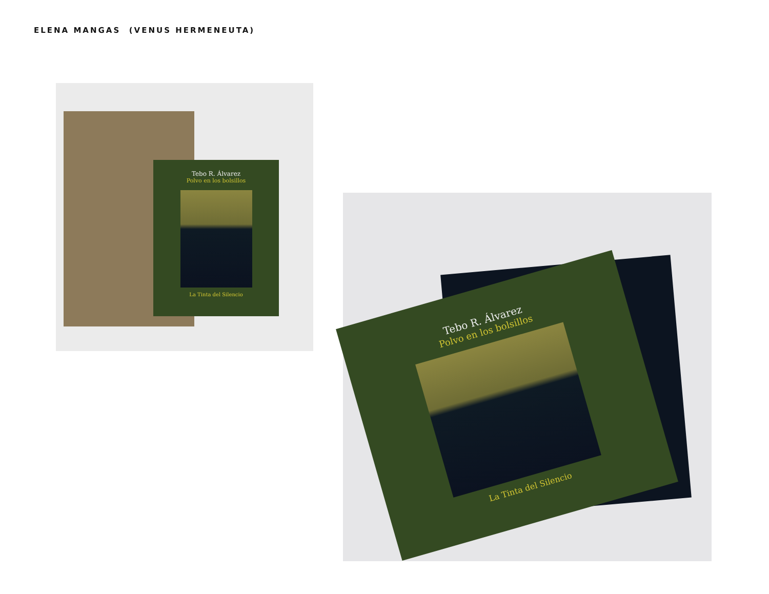ELENA MANGAS (VENUS HERMENEUTA)
Tebo R. Álvarez
Polvo en los bolsillos
La Tinta del Silencio
Tebo R. Álvarez
Polvo en los bolsillos
La Tinta del Silencio